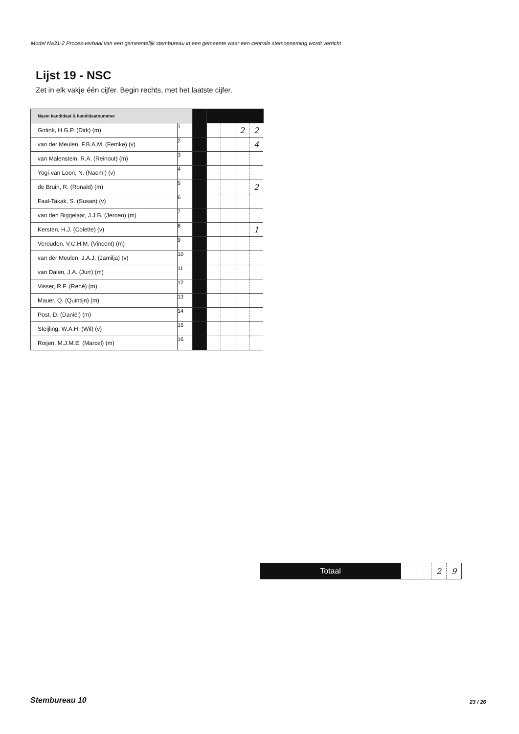Model Na31-2 Proces-verbaal van een gemeentelijk stembureau in een gemeente waar een centrale stemopneming wordt verricht
Lijst 19 - NSC
Zet in elk vakje één cijfer. Begin rechts, met het laatste cijfer.
| Naam kandidaat & kandidaatnummer | | | | | | |
| Gotink, H.G.P. (Dirk) (m) | 1 | | | | 2 | 2 |
| van der Meulen, F.B.A.M. (Femke) (v) | 2 | | | | | 4 |
| van Malenstein, R.A. (Reinout) (m) | 3 | | | | | |
| Yogi-van Loon, N. (Naomi) (v) | 4 | | | | | |
| de Bruin, R. (Ronald) (m) | 5 | | | | | 2 |
| Faal-Takak, S. (Susan) (v) | 6 | | | | | |
| van den Biggelaar, J.J.B. (Jeroen) (m) | 7 | | | | | |
| Kersten, H.J. (Colette) (v) | 8 | | | | | 1 |
| Verouden, V.C.H.M. (Vincent) (m) | 9 | | | | | |
| van der Meulen, J.A.J. (Jamilja) (v) | 10 | | | | | |
| van Dalen, J.A. (Jurr) (m) | 11 | | | | | |
| Visser, R.F. (René) (m) | 12 | | | | | |
| Mauer, Q. (Quintijn) (m) | 13 | | | | | |
| Post, D. (Daniël) (m) | 14 | | | | | |
| Steijling, W.A.H. (Wil) (v) | 15 | | | | | |
| Roijen, M.J.M.E. (Marcel) (m) | 16 | | | | | |
| Totaal | | | 2 | 9 |
Stembureau 10 23 / 26